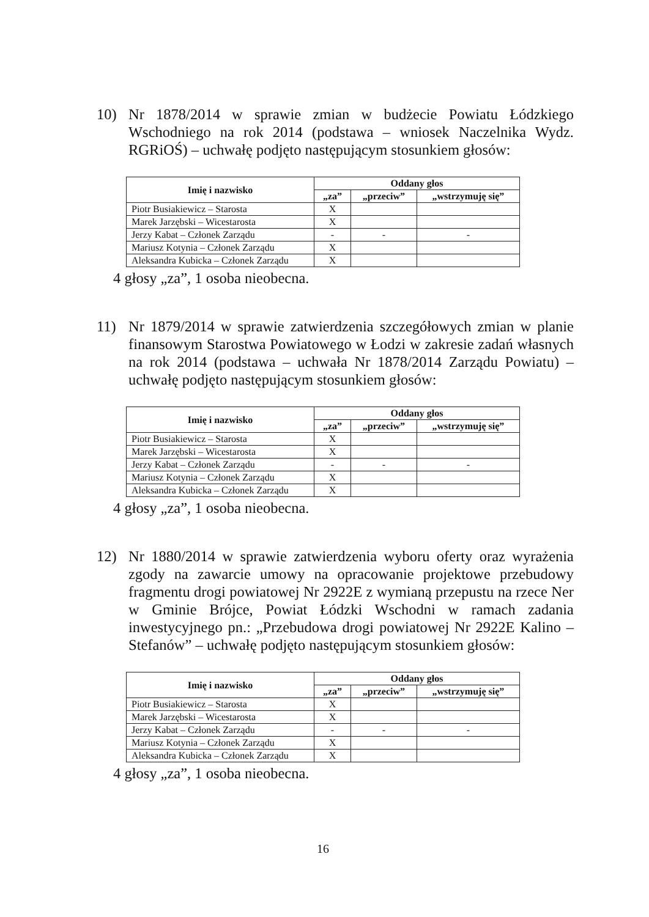10) Nr 1878/2014 w sprawie zmian w budżecie Powiatu Łódzkiego Wschodniego na rok 2014 (podstawa – wniosek Naczelnika Wydz. RGRiOŚ) – uchwałę podjęto następującym stosunkiem głosów:
| Imię i nazwisko | Oddany głos | | |
| --- | --- | --- | --- |
| | „za” | „przeciw” | „wstrzymuję się” |
| Piotr Busiakiewicz – Starosta | X | | |
| Marek Jarzębski – Wicestarosta | X | | |
| Jerzy Kabat – Członek Zarządu | - | - | - |
| Mariusz Kotynia – Członek Zarządu | X | | |
| Aleksandra Kubicka – Członek Zarządu | X | | |
4 głosy „za”, 1 osoba nieobecna.
11) Nr 1879/2014 w sprawie zatwierdzenia szczegółowych zmian w planie finansowym Starostwa Powiatowego w Łodzi w zakresie zadań własnych na rok 2014 (podstawa – uchwała Nr 1878/2014 Zarządu Powiatu) – uchwałę podjęto następującym stosunkiem głosów:
| Imię i nazwisko | Oddany głos | | |
| --- | --- | --- | --- |
| | „za” | „przeciw” | „wstrzymuję się” |
| Piotr Busiakiewicz – Starosta | X | | |
| Marek Jarzębski – Wicestarosta | X | | |
| Jerzy Kabat – Członek Zarządu | - | - | - |
| Mariusz Kotynia – Członek Zarządu | X | | |
| Aleksandra Kubicka – Członek Zarządu | X | | |
4 głosy „za”, 1 osoba nieobecna.
12) Nr 1880/2014 w sprawie zatwierdzenia wyboru oferty oraz wyrażenia zgody na zawarcie umowy na opracowanie projektowe przebudowy fragmentu drogi powiatowej Nr 2922E z wymianą przepustu na rzece Ner w Gminie Brójce, Powiat Łódzki Wschodni w ramach zadania inwestycyjnego pn.: „Przebudowa drogi powiatowej Nr 2922E Kalino – Stefanów” – uchwałę podjęto następującym stosunkiem głosów:
| Imię i nazwisko | Oddany głos | | |
| --- | --- | --- | --- |
| | „za” | „przeciw” | „wstrzymuję się” |
| Piotr Busiakiewicz – Starosta | X | | |
| Marek Jarzębski – Wicestarosta | X | | |
| Jerzy Kabat – Członek Zarządu | - | - | - |
| Mariusz Kotynia – Członek Zarządu | X | | |
| Aleksandra Kubicka – Członek Zarządu | X | | |
4 głosy „za”, 1 osoba nieobecna.
16